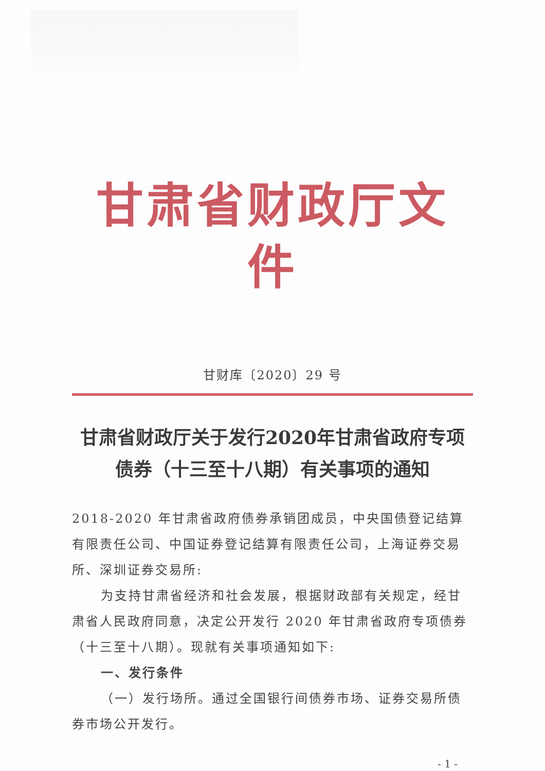甘肃省财政厅文件
甘财库〔2020〕29 号
甘肃省财政厅关于发行2020年甘肃省政府专项
债券（十三至十八期）有关事项的通知
2018-2020 年甘肃省政府债券承销团成员，中央国债登记结算有限责任公司、中国证券登记结算有限责任公司，上海证券交易所、深圳证券交易所:
为支持甘肃省经济和社会发展，根据财政部有关规定，经甘肃省人民政府同意，决定公开发行 2020 年甘肃省政府专项债券（十三至十八期）。现就有关事项通知如下:
一、发行条件
（一）发行场所。通过全国银行间债券市场、证券交易所债券市场公开发行。
- 1 -